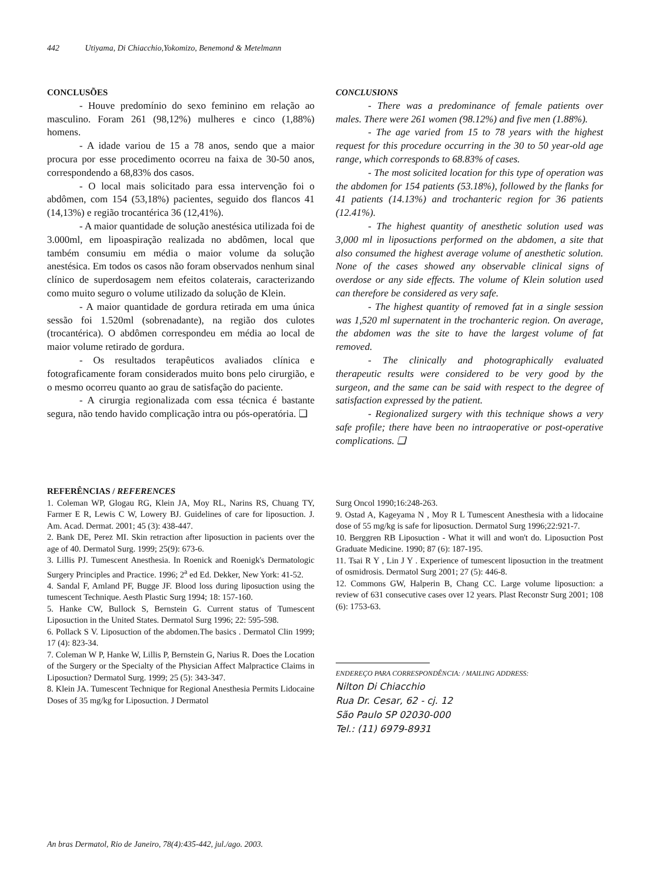442 Utiyama, Di Chiacchio,Yokomizo, Benemond & Metelmann
CONCLUSÕES
- Houve predomínio do sexo feminino em relação ao masculino. Foram 261 (98,12%) mulheres e cinco (1,88%) homens.
- A idade variou de 15 a 78 anos, sendo que a maior procura por esse procedimento ocorreu na faixa de 30-50 anos, correspondendo a 68,83% dos casos.
- O local mais solicitado para essa intervenção foi o abdômen, com 154 (53,18%) pacientes, seguido dos flancos 41 (14,13%) e região trocantérica 36 (12,41%).
- A maior quantidade de solução anestésica utilizada foi de 3.000ml, em lipoaspiração realizada no abdômen, local que também consumiu em média o maior volume da solução anestésica. Em todos os casos não foram observados nenhum sinal clínico de superdosagem nem efeitos colaterais, caracterizando como muito seguro o volume utilizado da solução de Klein.
- A maior quantidade de gordura retirada em uma única sessão foi 1.520ml (sobrenadante), na região dos culotes (trocantérica). O abdômen correspondeu em média ao local de maior volume retirado de gordura.
- Os resultados terapêuticos avaliados clínica e fotograficamente foram considerados muito bons pelo cirurgião, e o mesmo ocorreu quanto ao grau de satisfação do paciente.
- A cirurgia regionalizada com essa técnica é bastante segura, não tendo havido complicação intra ou pós-operatória. ❑
CONCLUSIONS
- There was a predominance of female patients over males. There were 261 women (98.12%) and five men (1.88%).
- The age varied from 15 to 78 years with the highest request for this procedure occurring in the 30 to 50 year-old age range, which corresponds to 68.83% of cases.
- The most solicited location for this type of operation was the abdomen for 154 patients (53.18%), followed by the flanks for 41 patients (14.13%) and trochanteric region for 36 patients (12.41%).
- The highest quantity of anesthetic solution used was 3,000 ml in liposuctions performed on the abdomen, a site that also consumed the highest average volume of anesthetic solution. None of the cases showed any observable clinical signs of overdose or any side effects. The volume of Klein solution used can therefore be considered as very safe.
- The highest quantity of removed fat in a single session was 1,520 ml supernatent in the trochanteric region. On average, the abdomen was the site to have the largest volume of fat removed.
- The clinically and photographically evaluated therapeutic results were considered to be very good by the surgeon, and the same can be said with respect to the degree of satisfaction expressed by the patient.
- Regionalized surgery with this technique shows a very safe profile; there have been no intraoperative or post-operative complications. ❑
REFERÊNCIAS / REFERENCES
1. Coleman WP, Glogau RG, Klein JA, Moy RL, Narins RS, Chuang TY, Farmer E R, Lewis C W, Lowery BJ. Guidelines of care for liposuction. J. Am. Acad. Dermat. 2001; 45 (3): 438-447.
2. Bank DE, Perez MI. Skin retraction after liposuction in pacients over the age of 40. Dermatol Surg. 1999; 25(9): 673-6.
3. Lillis PJ. Tumescent Anesthesia. In Roenick and Roenigk's Dermatologic Surgery Principles and Practice. 1996; 2<sup>a</sup> ed Ed. Dekker, New York: 41-52.
4. Sandal F, Amland PF, Bugge JF. Blood loss during liposuction using the tumescent Technique. Aesth Plastic Surg 1994; 18: 157-160.
5. Hanke CW, Bullock S, Bernstein G. Current status of Tumescent Liposuction in the United States. Dermatol Surg 1996; 22: 595-598.
6. Pollack S V. Liposuction of the abdomen.The basics . Dermatol Clin 1999; 17 (4): 823-34.
7. Coleman W P, Hanke W, Lillis P, Bernstein G, Narius R. Does the Location of the Surgery or the Specialty of the Physician Affect Malpractice Claims in Liposuction? Dermatol Surg. 1999; 25 (5): 343-347.
8. Klein JA. Tumescent Technique for Regional Anesthesia Permits Lidocaine Doses of 35 mg/kg for Liposuction. J Dermatol
Surg Oncol 1990;16:248-263.
9. Ostad A, Kageyama N , Moy R L Tumescent Anesthesia with a lidocaine dose of 55 mg/kg is safe for liposuction. Dermatol Surg 1996;22:921-7.
10. Berggren RB Liposuction - What it will and won't do. Liposuction Post Graduate Medicine. 1990; 87 (6): 187-195.
11. Tsai R Y , Lin J Y . Experience of tumescent liposuction in the treatment of osmidrosis. Dermatol Surg 2001; 27 (5): 446-8.
12. Commons GW, Halperin B, Chang CC. Large volume liposuction: a review of 631 consecutive cases over 12 years. Plast Reconstr Surg 2001; 108 (6): 1753-63.
ENDEREÇO PARA CORRESPONDÊNCIA: / MAILING ADDRESS:
Nilton Di Chiacchio
Rua Dr. Cesar, 62 - cj. 12
São Paulo SP 02030-000
Tel.: (11) 6979-8931
An bras Dermatol, Rio de Janeiro, 78(4):435-442, jul./ago. 2003.